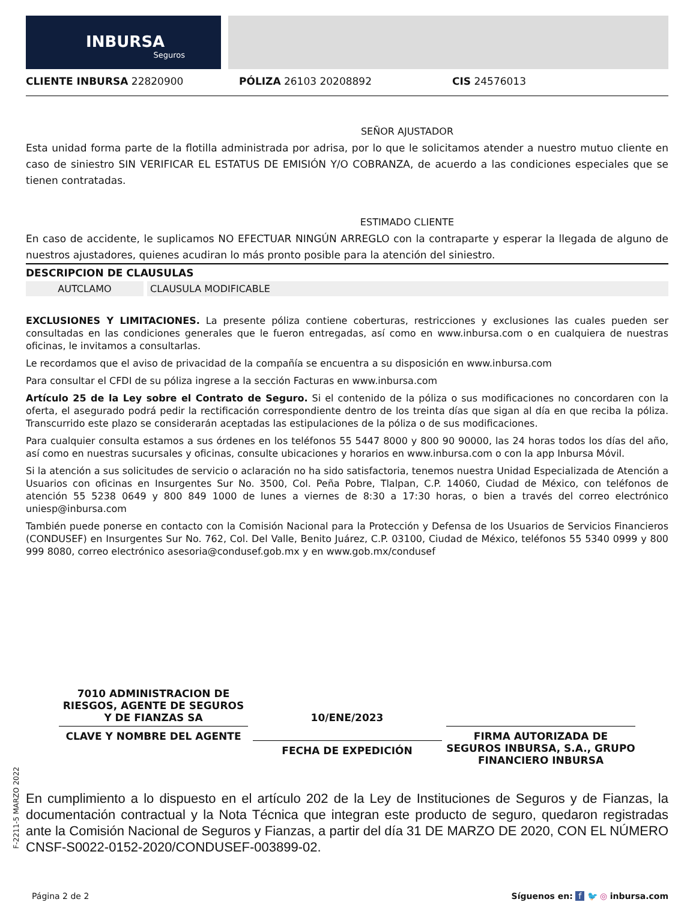INBURSA
Seguros
CLIENTE INBURSA 22820900 PÓLIZA 26103 20208892 CIS 24576013
SEÑOR AJUSTADOR
Esta unidad forma parte de la flotilla administrada por adrisa, por lo que le solicitamos atender a nuestro mutuo cliente en caso de siniestro SIN VERIFICAR EL ESTATUS DE EMISIÓN Y/O COBRANZA, de acuerdo a las condiciones especiales que se tienen contratadas.
ESTIMADO CLIENTE
En caso de accidente, le suplicamos NO EFECTUAR NINGÚN ARREGLO con la contraparte y esperar la llegada de alguno de nuestros ajustadores, quienes acudiran lo más pronto posible para la atención del siniestro.
| DESCRIPCION DE CLAUSULAS | |
| --- | --- |
| AUTCLAMO | CLAUSULA MODIFICABLE |
EXCLUSIONES Y LIMITACIONES. La presente póliza contiene coberturas, restricciones y exclusiones las cuales pueden ser consultadas en las condiciones generales que le fueron entregadas, así como en www.inbursa.com o en cualquiera de nuestras oficinas, le invitamos a consultarlas.
Le recordamos que el aviso de privacidad de la compañía se encuentra a su disposición en www.inbursa.com
Para consultar el CFDI de su póliza ingrese a la sección Facturas en www.inbursa.com
Artículo 25 de la Ley sobre el Contrato de Seguro. Si el contenido de la póliza o sus modificaciones no concordaren con la oferta, el asegurado podrá pedir la rectificación correspondiente dentro de los treinta días que sigan al día en que reciba la póliza. Transcurrido este plazo se considerarán aceptadas las estipulaciones de la póliza o de sus modificaciones.
Para cualquier consulta estamos a sus órdenes en los teléfonos 55 5447 8000 y 800 90 90000, las 24 horas todos los días del año, así como en nuestras sucursales y oficinas, consulte ubicaciones y horarios en www.inbursa.com o con la app Inbursa Móvil.
Si la atención a sus solicitudes de servicio o aclaración no ha sido satisfactoria, tenemos nuestra Unidad Especializada de Atención a Usuarios con oficinas en Insurgentes Sur No. 3500, Col. Peña Pobre, Tlalpan, C.P. 14060, Ciudad de México, con teléfonos de atención 55 5238 0649 y 800 849 1000 de lunes a viernes de 8:30 a 17:30 horas, o bien a través del correo electrónico uniesp@inbursa.com
También puede ponerse en contacto con la Comisión Nacional para la Protección y Defensa de los Usuarios de Servicios Financieros (CONDUSEF) en Insurgentes Sur No. 762, Col. Del Valle, Benito Juárez, C.P. 03100, Ciudad de México, teléfonos 55 5340 0999 y 800 999 8080, correo electrónico asesoria@condusef.gob.mx y en www.gob.mx/condusef
7010 ADMINISTRACION DE RIESGOS, AGENTE DE SEGUROS Y DE FIANZAS SA
CLAVE Y NOMBRE DEL AGENTE
10/ENE/2023
FECHA DE EXPEDICIÓN
FIRMA AUTORIZADA DE SEGUROS INBURSA, S.A., GRUPO FINANCIERO INBURSA
En cumplimiento a lo dispuesto en el artículo 202 de la Ley de Instituciones de Seguros y de Fianzas, la documentación contractual y la Nota Técnica que integran este producto de seguro, quedaron registradas ante la Comisión Nacional de Seguros y Fianzas, a partir del día 31 DE MARZO DE 2020, CON EL NÚMERO CNSF-S0022-0152-2020/CONDUSEF-003899-02.
Página 2 de 2 Síguenos en: f 🐦 ◎ inbursa.com
F-2211-5 MARZO 2022